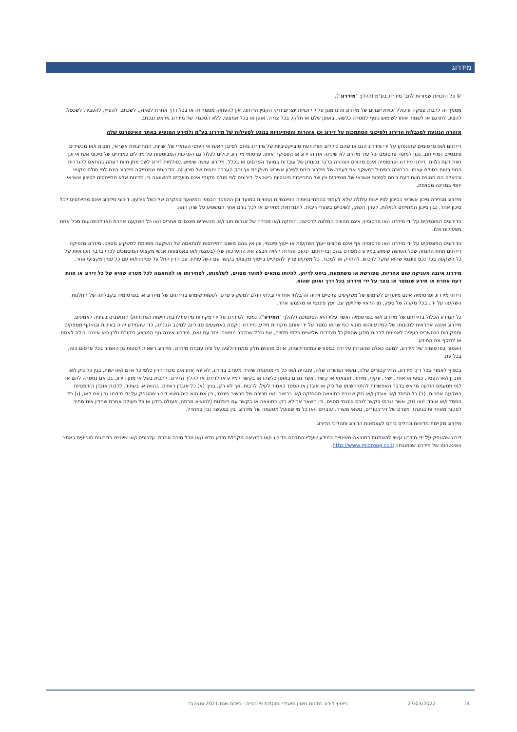מידרוג
© כל הזכויות שמורות לחב' מידרוג בע"מ (להלן: "מידרוג").
מסמך זה לרבות פסקה זו כולל זכויות יוצרים של מידרוג והינו מוגן על ידי זכויות יוצרים ודיני הקניין הרוחני. אין להעתיק מסמך זה או בכל דרך אחרת לסרוק, לשכתב, להפיץ, להעביר, לשכפל, להציג, לתרגם או לשמור אותו לשימוש נוסף למטרה כלשהי, באופן שלם או חלקי, בכל צורה, אופן או בכל אמצעי, ללא הסכמה של מידרוג מראש ובכתב.
אזהרה הנוגעת למגבלות הדירוג ולסיכוני הסתמכות על דירוג וכן אזהרות והסתייגויות בנוגע לפעילות של מידרוג בע"מ ולמידע המופיע באתר האינטרנט שלה
דירוגים ו/או פרסומים שהונפקו על ידי מידרוג הנם או שהם כוללים חוות דעת סובייקטיביות של מידרוג ביחס לסיכון האשראי היחסי העתידי של ישויות, התחייבויות אשראי, חובות ו/או מכשירים פיננסיים דמויי חוב, נכון למועד פרסומם וכל עוד מידרוג לא שינתה את הדירוג או הפסיקה אותו. פרסומי מידרוג יכולים לכלול גם הערכות המבוססות על מודלים כמותיים של סיכוני אשראי וכן חוות דעת נלוות. דירוגי מידרוג ופרסומיה אינם מהווים הצהרה בדבר נכונותן של עובדות במועד הפרסום או בכלל. מידרוג עושה שימוש בסולמות דירוג לשם מתן חוות דעתה בהתאם להגדרות המפורטות בסולם עצמו. הבחירה בסימול כמשקף את דעתה של מידרוג ביחס לסיכון אשראי משקפת אך ורק הערכה יחסית של סיכון זה. הדירוגים שמנפיקה מידרוג הינם לפי סולם מקומי וככאלה הם מהווים חוות דעת ביחס לסיכוני אשראי של מנפיקים וכן של התחייבות פיננסיות בישראל. דירוגים לפי סולם מקומי אינם מיועדים להשוואה בין מדינות אלא מתייחסים לסיכון אשראי יחסי במדינה מסוימת.
מידרוג מגדירה סיכון אשראי כסיכון לפיו ישות עלולה שלא לעמוד בהתחייבויותיה הפיננסיות החוזיות במועד וכן ההפסד הכספי המשוער במקרה של כשל פירעון. דירוגי מידרוג אינם מתייחסים לכל סיכון אחר, כגון סיכון המתייחס לנזילות, לערך השוק, לשינויים בשערי ריבית, לתנודתיות מחירים או לכל גורם אחר המשפיע על שוק ההון.
הדירוגים המונפקים על ידי מידרוג ו/או פרסומיה אינם מהווים המלצה לרכישה, החזקה ו/או מכירה של אגרות חוב ו/או מכשירים פיננסיים אחרים ו/או כל השקעה אחרת ו/או להימנעות מכל אחת מפעולות אלו.
הדירוגים המונפקים על ידי מידרוג ו/או פרסומיה אף אינם מהווים ייעוץ השקעות או ייעוץ פיננסי, וכן אין בהם משום התייחסות להתאמה של השקעה מסוימת למשקיע מסוים. מידרוג מנפיקה דירוגים תחת ההנחה שכל העושה שימוש במידע המפורט בהם ובדירוגים, ינקוט זהירות ראויה ויבצע את ההערכות שלו (בעצמו ו/או באמצעות אנשי מקצוע המוסמכים לכך) בדבר הכדאיות של כל השקעה בכל נכס פיננסי שהוא שוקל לרכוש, להחזיק או למכור. כל משקיע צריך להסתייע בייעוץ מקצועי בקשר עם השקעותיו, עם הדין החל על ענייניו ו/או עם כל עניין מקצועי אחר.
מידרוג איננה מעניקה שום אחריות, מפורשת או משתמעת, ביחס לדיוק, להיותו מתאים למועד מסוים, לשלמותו, לסחירותו או להתאמה לכל מטרה שהיא של כל דירוג או חוות דעת אחרת או מידע שנמסר או נוצר על ידי מידרוג בכל דרך ואופן שהוא.
דירוגי מידרוג ופרסומיה אינם מיועדים לשימוש של משקיעים פרטיים ויהיה זה בלתי אחראי ובלתי הולם למשקיע פרטי לעשות שימוש בדירוגים של מידרוג או בפרסומיה בקבלתה של החלטת השקעה על ידו. בכל מקרה של ספק, מן הראוי שיתייעץ עם יועץ פיננסי או מקצועי אחר.
כל המידע הכלול בדירוגים של מידרוג ו/או בפרסומיה ואשר עליו היא הסתמכה (להלן: "המידע"), נמסר למידרוג על ידי מקורות מידע (לרבות הישות המדורגת) הנחשבים בעיניה לאמינים. מידרוג איננה אחראית לנכונותו של המידע והוא מובא כפי שהוא נמסר על ידי אותם מקורות מידע. מידרוג נוקטת באמצעים סבירים, למיטב הבנתה, כדי שהמידע יהיה באיכות ובהיקף מספקים וממקורות הנחשבים בעיניה לאמינים לרבות מידע שהתקבל מצדדים שלישיים בלתי תלויים, אם וככל שהדבר מתאים. יחד עם זאת, מידרוג איננה גוף המבצע ביקורת ולכן היא איננה יכולה לאמת או לתקף את המידע.
האמור בפרסומיה של מידרוג, למעט כאלה שהוגדרו על ידה במפורש כמתודולוגיות, אינם מהווים חלק ממתודולוגיה על פיה עובדת מידרוג. מידרוג רשאית לסטות מן האמור בכל פרסום כזה, בכל עת.
בכפוף לאמור בכל דין, מידרוג, הדירקטורים שלה, נושאי המשרה שלה, עובדיה ו/או כל מי מטעמה שיהיה מעורב בדירוג, לא יהיו אחראים מכוח הדין כלפי כל אדם ו/או ישות, בגין כל נזק ו/או אובדן ו/או הפסד, כספי או אחר, ישיר, עקיף, מיוחד, תוצאתי או קשור, אשר נגרם באופן כלשהו או בקשר למידע או לדירוג או להליך הדירוג, לרבות בשל אי מתן דירוג, גם אם נמסרה להם או למי מטעמם הודעה מראש בדבר האפשרות להתרחשותו של נזק או אובדן או הפסד כאמור לעיל, לרבות, אך לא רק, בגין: (א) כל אובדן רווחים, בהווה או בעתיד, לרבות אובדן הזדמנויות השקעה אחרות; (ב) כל הפסד ו/או אובדן ו/או נזק שנגרם כתוצאה מהחזקה ו/או רכישה ו/או מכירה של מכשיר פיננסי, בין אם הוא היה נשוא דירוג שהונפק על ידי מידרוג ובין אם לאו; (ג) כל הפסד ו/או אובדן ו/או נזק, אשר נגרמו בקשר לנכס פיננסי מסוים, בין השאר אך לא רק, כתוצאה או בקשר עם רשלנות (להוציא מרמה, פעולה בזדון או כל פעולה אחרת שהדין אינו מתיר לפטור מאחריות בגינה), מצדם של דירקטורים, נושאי משרה, עובדים ו/או כל מי שפועל מטעמה של מידרוג, בין במעשה ובין במחדל.
מידרוג מקיימת מדיניות ונהלים ביחס לעצמאות הדירוג ותהליכי הדירוג.
דירוג שהונפק על ידי מידרוג עשוי להשתנות כתוצאה משינויים במידע שעליו התבסס הדירוג ו/או כתוצאה מקבלת מידע חדש ו/או מכל סיבה אחרת. עדכונים ו/או שינויים בדירוגים מופיעים באתר האינטרנט של מידרוג שכתובתו: http://www.midroog.co.il.
14 27/03/2022 ביצועי דירוג בתחום מימון תאגידי ומוסדות פיננסיים - סיכום שנת 2021 ומצטבר